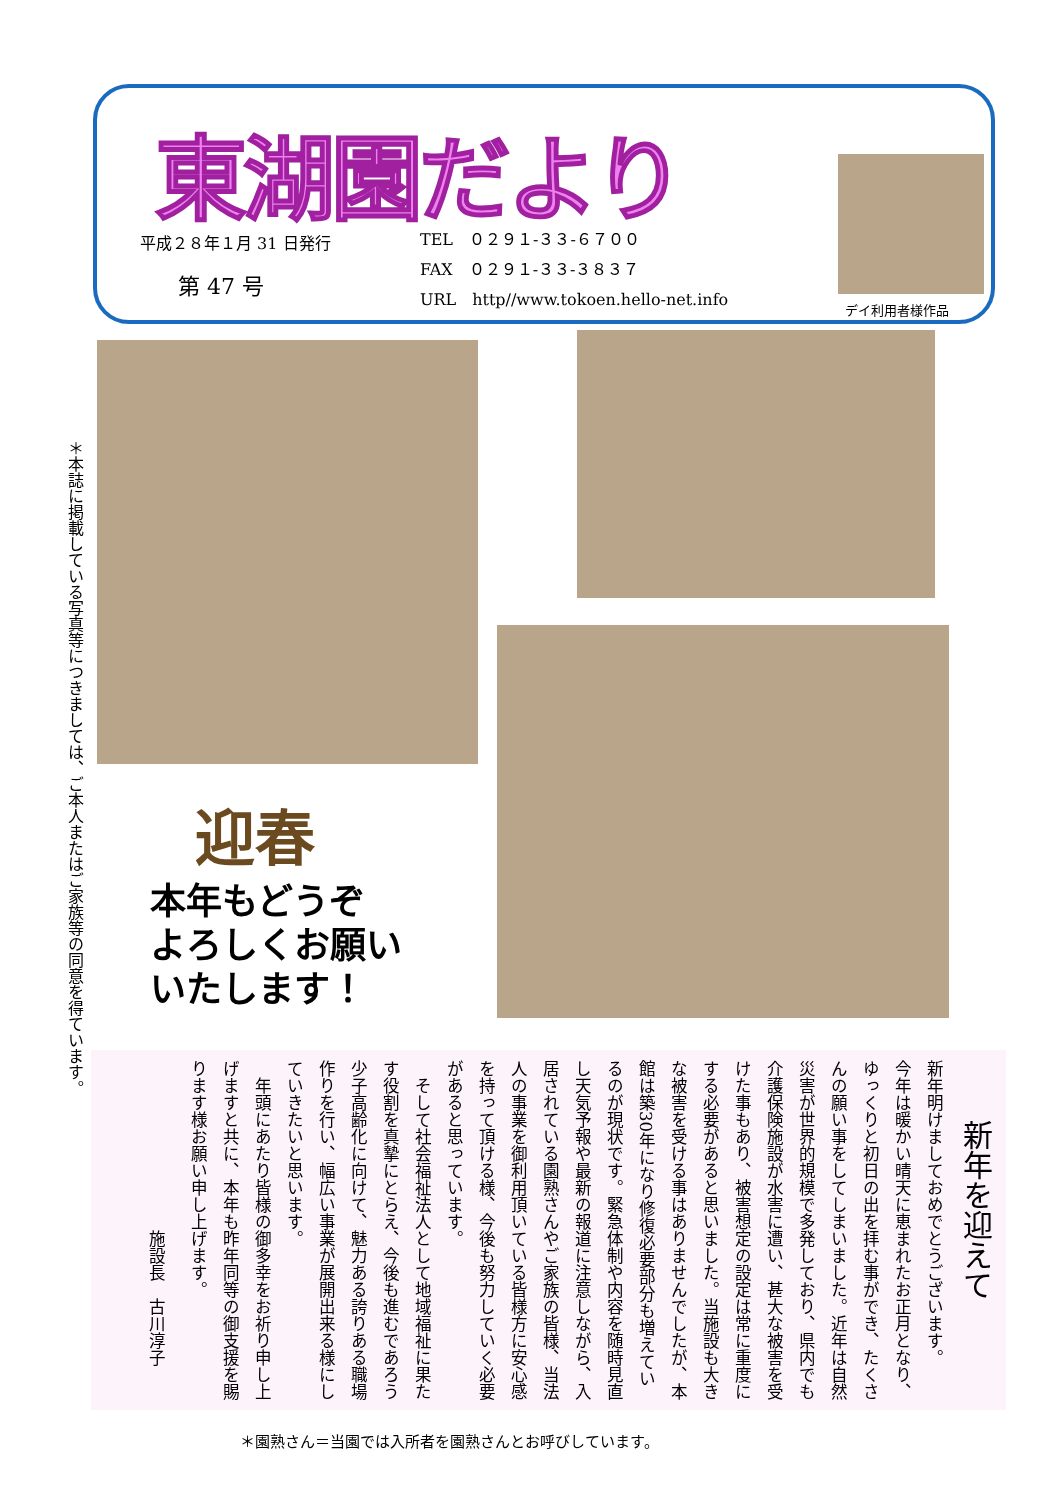東湖園だより
平成２８年１月 31 日発行
第 47 号
TEL　０２９１-３３-６７００
FAX　０２９１-３３-３８３７
URL　http//www.tokoen.hello‐net.info
デイ利用者様作品
＊本誌に掲載している写真等につきましては、ご本人またはご家族等の同意を得ています。
迎春
本年もどうぞ
よろしくお願い
いたします！
新年を迎えて
新年明けましておめでとうございます。
今年は暖かい晴天に恵まれたお正月となり、ゆっくりと初日の出を拝む事ができ、たくさんの願い事をしてしまいました。近年は自然災害が世界的規模で多発しており、県内でも介護保険施設が水害に遭い、甚大な被害を受けた事もあり、被害想定の設定は常に重度にする必要があると思いました。当施設も大きな被害を受ける事はありませんでしたが、本館は築30年になり修復必要部分も増えているのが現状です。緊急体制や内容を随時見直し天気予報や最新の報道に注意しながら、入居されている園熟さんやご家族の皆様、当法人の事業を御利用頂いている皆様方に安心感を持って頂ける様、今後も努力していく必要があると思っています。
　そして社会福祉法人として地域福祉に果たす役割を真摯にとらえ、今後も進むであろう少子高齢化に向けて、魅力ある誇りある職場作りを行い、幅広い事業が展開出来る様にしていきたいと思います。
　年頭にあたり皆様の御多幸をお祈り申し上げますと共に、本年も昨年同等の御支援を賜ります様お願い申し上げます。
施設長　古川淳子
＊園熟さん＝当園では入所者を園熟さんとお呼びしています。